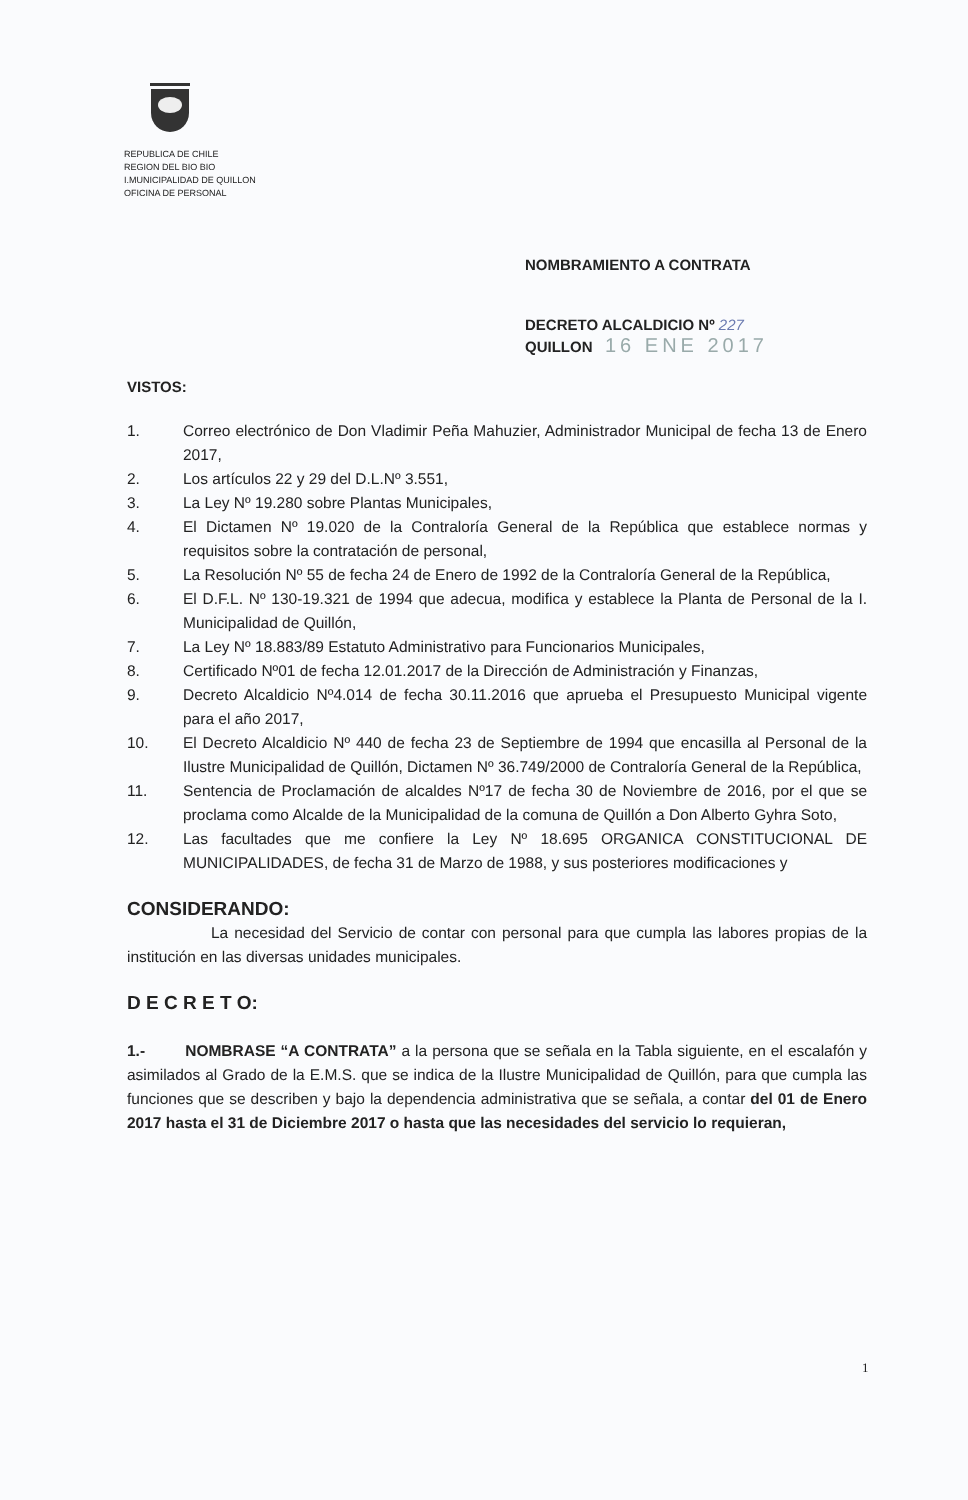REPUBLICA DE CHILE
REGION DEL BIO BIO
I.MUNICIPALIDAD DE QUILLON
OFICINA DE PERSONAL
NOMBRAMIENTO A CONTRATA
DECRETO ALCALDICIO Nº 227
QUILLON 16 ENE 2017
VISTOS:
1. Correo electrónico de Don Vladimir Peña Mahuzier, Administrador Municipal de fecha 13 de Enero 2017,
2. Los artículos 22 y 29 del D.L.Nº 3.551,
3. La Ley Nº 19.280 sobre Plantas Municipales,
4. El Dictamen Nº 19.020 de la Contraloría General de la República que establece normas y requisitos sobre la contratación de personal,
5. La Resolución Nº 55 de fecha 24 de Enero de 1992 de la Contraloría General de la República,
6. El D.F.L. Nº 130-19.321 de 1994 que adecua, modifica y establece la Planta de Personal de la I. Municipalidad de Quillón,
7. La Ley Nº 18.883/89 Estatuto Administrativo para Funcionarios Municipales,
8. Certificado Nº01 de fecha 12.01.2017 de la Dirección de Administración y Finanzas,
9. Decreto Alcaldicio Nº4.014 de fecha 30.11.2016 que aprueba el Presupuesto Municipal vigente para el año 2017,
10. El Decreto Alcaldicio Nº 440 de fecha 23 de Septiembre de 1994 que encasilla al Personal de la Ilustre Municipalidad de Quillón, Dictamen Nº 36.749/2000 de Contraloría General de la República,
11. Sentencia de Proclamación de alcaldes Nº17 de fecha 30 de Noviembre de 2016, por el que se proclama como Alcalde de la Municipalidad de la comuna de Quillón a Don Alberto Gyhra Soto,
12. Las facultades que me confiere la Ley Nº 18.695 ORGANICA CONSTITUCIONAL DE MUNICIPALIDADES, de fecha 31 de Marzo de 1988, y sus posteriores modificaciones y
CONSIDERANDO:
La necesidad del Servicio de contar con personal para que cumpla las labores propias de la institución en las diversas unidades municipales.
D E C R E T O:
1.- NOMBRASE “A CONTRATA” a la persona que se señala en la Tabla siguiente, en el escalafón y asimilados al Grado de la E.M.S. que se indica de la Ilustre Municipalidad de Quillón, para que cumpla las funciones que se describen y bajo la dependencia administrativa que se señala, a contar del 01 de Enero 2017 hasta el 31 de Diciembre 2017 o hasta que las necesidades del servicio lo requieran,
1